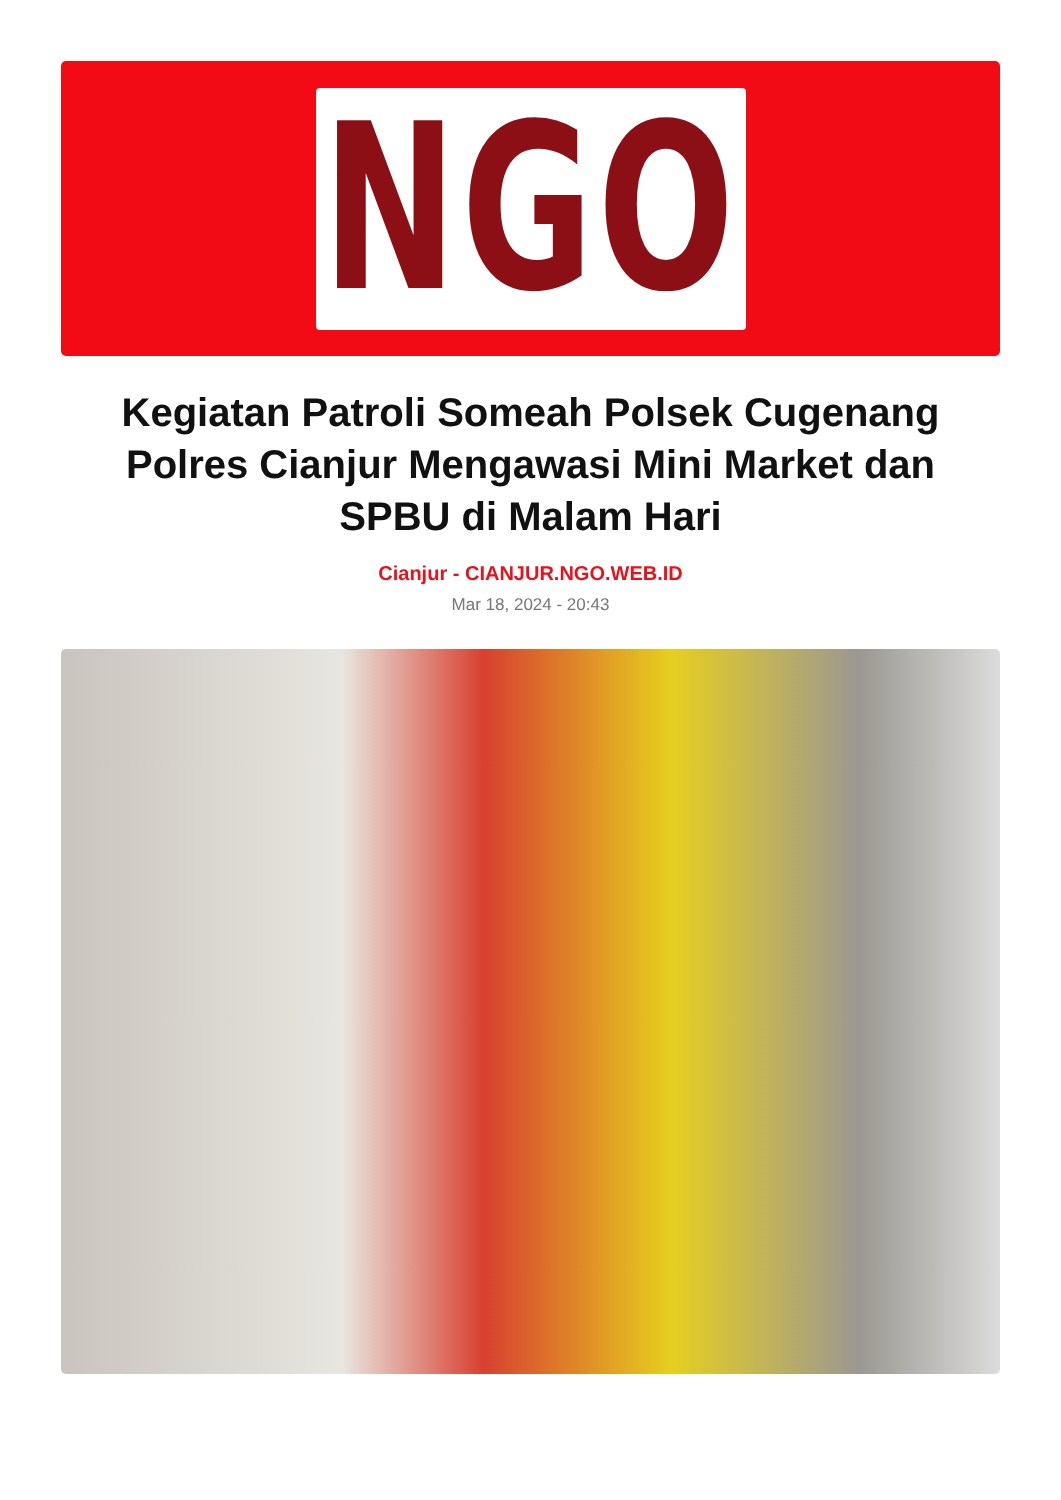NGO
Kegiatan Patroli Someah Polsek Cugenang Polres Cianjur Mengawasi Mini Market dan SPBU di Malam Hari
Cianjur - CIANJUR.NGO.WEB.ID
Mar 18, 2024 - 20:43